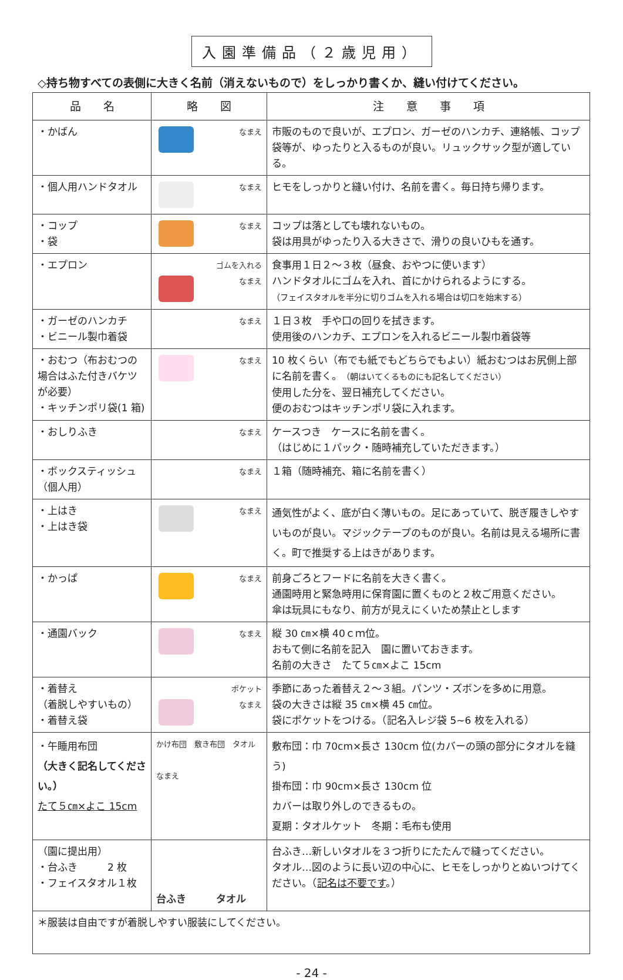入園準備品（２歳児用）
◇持ち物すべての表側に大きく名前（消えないもので）をしっかり書くか、縫い付けてください。
| 品 名 | 略 図 | 注 意 事 項 |
| --- | --- | --- |
| ・かばん | なまえ | 市販のもので良いが、エプロン、ガーゼのハンカチ、連絡帳、コップ袋等が、ゆったりと入るものが良い。リュックサック型が適している。 |
| ・個人用ハンドタオル | なまえ | ヒモをしっかりと縫い付け、名前を書く。毎日持ち帰ります。 |
| ・コップ ・袋 | なまえ | コップは落としても壊れないもの。 袋は用具がゆったり入る大きさで、滑りの良いひもを通す。 |
| ・エプロン | ゴムを入れる なまえ | 食事用１日２～３枚（昼食、おやつに使います） ハンドタオルにゴムを入れ、首にかけられるようにする。 （フェイスタオルを半分に切りゴムを入れる場合は切口を始末する） |
| ・ガーゼのハンカチ ・ビニール製巾着袋 | なまえ | １日３枚 手や口の回りを拭きます。 使用後のハンカチ、エプロンを入れるビニール製巾着袋等 |
| ・おむつ（布おむつの場合はふた付きバケツが必要） ・キッチンポリ袋(1 箱) | なまえ | 10 枚くらい（布でも紙でもどちらでもよい）紙おむつはお尻側上部に名前を書く。 （朝はいてくるものにも記名してください） 使用した分を、翌日補充してください。 便のおむつはキッチンポリ袋に入れます。 |
| ・おしりふき | なまえ | ケースつき ケースに名前を書く。 （はじめに１パック・随時補充していただきます。） |
| ・ボックスティッシュ（個人用） | なまえ | １箱（随時補充、箱に名前を書く） |
| ・上はき ・上はき袋 | なまえ | 通気性がよく、底が白く薄いもの。足にあっていて、脱ぎ履きしやすいものが良い。マジックテープのものが良い。名前は見える場所に書く。町で推奨する上はきがあります。 |
| ・かっぱ | なまえ | 前身ごろとフードに名前を大きく書く。 通園時用と緊急時用に保育園に置くものと２枚ご用意ください。 傘は玩具にもなり、前方が見えにくいため禁止とします |
| ・通園バック | なまえ | 縦 30 ㎝×横 40ｃｍ位。 おもて側に名前を記入 園に置いておきます。 名前の大きさ たて５㎝×よこ 15cm |
| ・着替え （着脱しやすいもの） ・着替え袋 | ポケット なまえ | 季節にあった着替え２～３組。パンツ・ズボンを多めに用意。 袋の大きさは縦 35 ㎝×横 45 ㎝位。 袋にポケットをつける。（記名入レジ袋 5~6 枚を入れる） |
| ・午睡用布団 （大きく記名してください。） たて５㎝×よこ 15cm | かけ布団 敷き布団 タオル なまえ | 敷布団：巾 70cm×長さ 130cm 位(カバーの頭の部分にタオルを縫う) 掛布団：巾 90cm×長さ 130cm 位 カバーは取り外しのできるもの。 夏期：タオルケット 冬期：毛布も使用 |
| （園に提出用） ・台ふき 2 枚 ・フェイスタオル１枚 | 台ふき タオル | 台ふき…新しいタオルを３つ折りにたたんで縫ってください。 タオル…図のように長い辺の中心に、ヒモをしっかりとぬいつけてください。（ 記名は不要です 。） |
| ＊服装は自由ですが着脱しやすい服装にしてください。 | | |
- 24 -